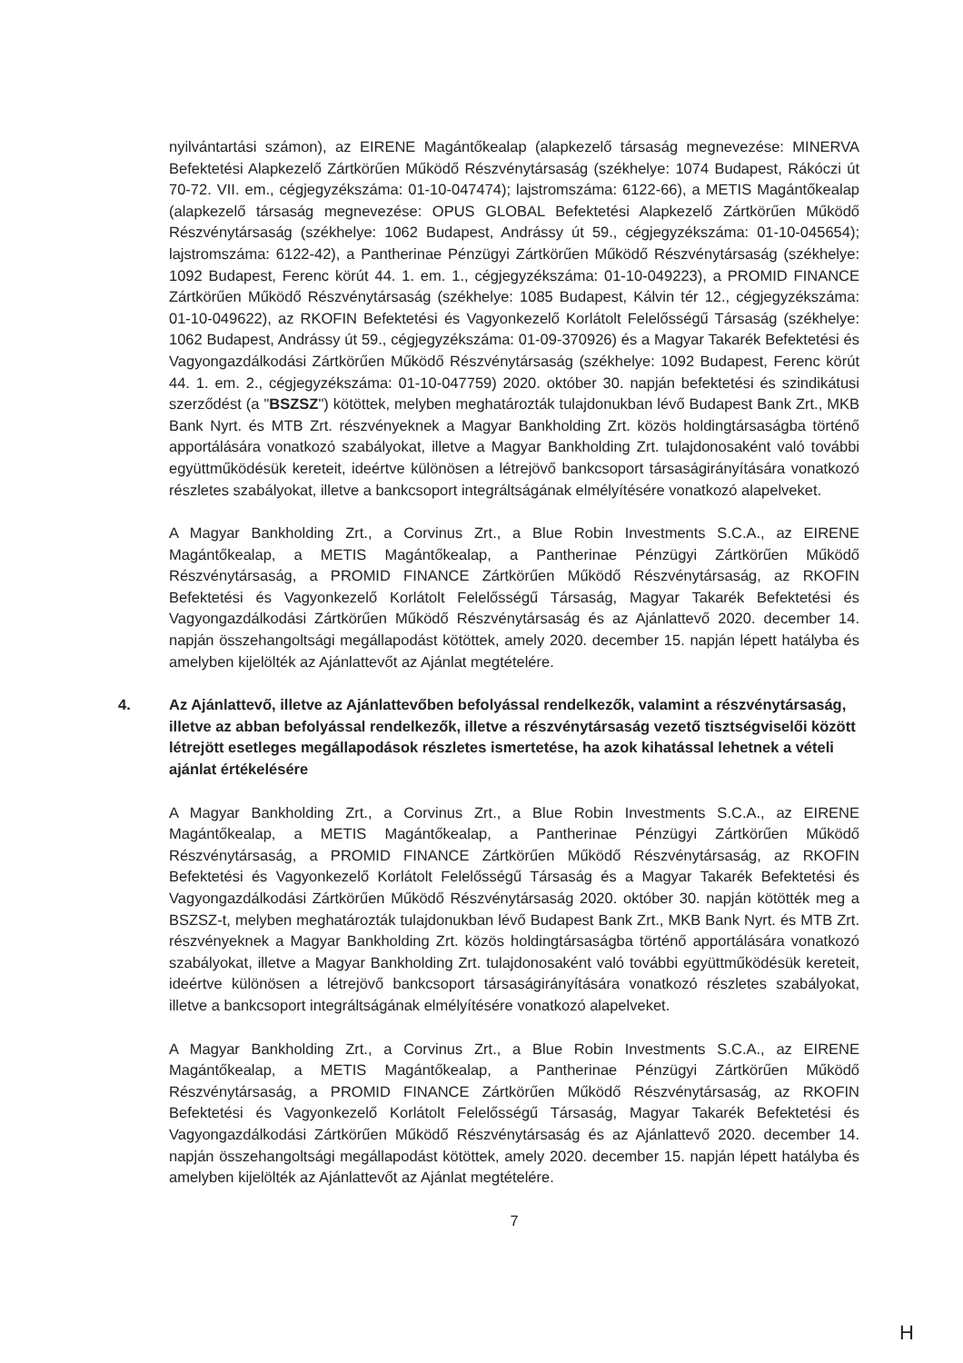nyilvántartási számon), az EIRENE Magántőkealap (alapkezelő társaság megnevezése: MINERVA Befektetési Alapkezelő Zártkörűen Működő Részvénytársaság (székhelye: 1074 Budapest, Rákóczi út 70-72. VII. em., cégjegyzékszáma: 01-10-047474); lajstromszáma: 6122-66), a METIS Magántőkealap (alapkezelő társaság megnevezése: OPUS GLOBAL Befektetési Alapkezelő Zártkörűen Működő Részvénytársaság (székhelye: 1062 Budapest, Andrássy út 59., cégjegyzékszáma: 01-10-045654); lajstromszáma: 6122-42), a Pantherinae Pénzügyi Zártkörűen Működő Részvénytársaság (székhelye: 1092 Budapest, Ferenc körút 44. 1. em. 1., cégjegyzékszáma: 01-10-049223), a PROMID FINANCE Zártkörűen Működő Részvénytársaság (székhelye: 1085 Budapest, Kálvin tér 12., cégjegyzékszáma: 01-10-049622), az RKOFIN Befektetési és Vagyonkezelő Korlátolt Felelősségű Társaság (székhelye: 1062 Budapest, Andrássy út 59., cégjegyzékszáma: 01-09-370926) és a Magyar Takarék Befektetési és Vagyongazdálkodási Zártkörűen Működő Részvénytársaság (székhelye: 1092 Budapest, Ferenc körút 44. 1. em. 2., cégjegyzékszáma: 01-10-047759) 2020. október 30. napján befektetési és szindikátusi szerződést (a "BSZSZ") kötöttek, melyben meghatározták tulajdonukban lévő Budapest Bank Zrt., MKB Bank Nyrt. és MTB Zrt. részvényeknek a Magyar Bankholding Zrt. közös holdingtársaságba történő apportálására vonatkozó szabályokat, illetve a Magyar Bankholding Zrt. tulajdonosaként való további együttműködésük kereteit, ideértve különösen a létrejövő bankcsoport társaságirányítására vonatkozó részletes szabályokat, illetve a bankcsoport integráltságának elmélyítésére vonatkozó alapelveket.
A Magyar Bankholding Zrt., a Corvinus Zrt., a Blue Robin Investments S.C.A., az EIRENE Magántőkealap, a METIS Magántőkealap, a Pantherinae Pénzügyi Zártkörűen Működő Részvénytársaság, a PROMID FINANCE Zártkörűen Működő Részvénytársaság, az RKOFIN Befektetési és Vagyonkezelő Korlátolt Felelősségű Társaság, Magyar Takarék Befektetési és Vagyongazdálkodási Zártkörűen Működő Részvénytársaság és az Ajánlattevő 2020. december 14. napján összehangoltsági megállapodást kötöttek, amely 2020. december 15. napján lépett hatályba és amelyben kijelölték az Ajánlattevőt az Ajánlat megtételére.
4. Az Ajánlattevő, illetve az Ajánlattevőben befolyással rendelkezők, valamint a részvénytársaság, illetve az abban befolyással rendelkezők, illetve a részvénytársaság vezető tisztségviselői között létrejött esetleges megállapodások részletes ismertetése, ha azok kihatással lehetnek a vételi ajánlat értékelésére
A Magyar Bankholding Zrt., a Corvinus Zrt., a Blue Robin Investments S.C.A., az EIRENE Magántőkealap, a METIS Magántőkealap, a Pantherinae Pénzügyi Zártkörűen Működő Részvénytársaság, a PROMID FINANCE Zártkörűen Működő Részvénytársaság, az RKOFIN Befektetési és Vagyonkezelő Korlátolt Felelősségű Társaság és a Magyar Takarék Befektetési és Vagyongazdálkodási Zártkörűen Működő Részvénytársaság 2020. október 30. napján kötötték meg a BSZSZ-t, melyben meghatározták tulajdonukban lévő Budapest Bank Zrt., MKB Bank Nyrt. és MTB Zrt. részvényeknek a Magyar Bankholding Zrt. közös holdingtársaságba történő apportálására vonatkozó szabályokat, illetve a Magyar Bankholding Zrt. tulajdonosaként való további együttműködésük kereteit, ideértve különösen a létrejövő bankcsoport társaságirányítására vonatkozó részletes szabályokat, illetve a bankcsoport integráltságának elmélyítésére vonatkozó alapelveket.
A Magyar Bankholding Zrt., a Corvinus Zrt., a Blue Robin Investments S.C.A., az EIRENE Magántőkealap, a METIS Magántőkealap, a Pantherinae Pénzügyi Zártkörűen Működő Részvénytársaság, a PROMID FINANCE Zártkörűen Működő Részvénytársaság, az RKOFIN Befektetési és Vagyonkezelő Korlátolt Felelősségű Társaság, Magyar Takarék Befektetési és Vagyongazdálkodási Zártkörűen Működő Részvénytársaság és az Ajánlattevő 2020. december 14. napján összehangoltsági megállapodást kötöttek, amely 2020. december 15. napján lépett hatályba és amelyben kijelölték az Ajánlattevőt az Ajánlat megtételére.
7
H